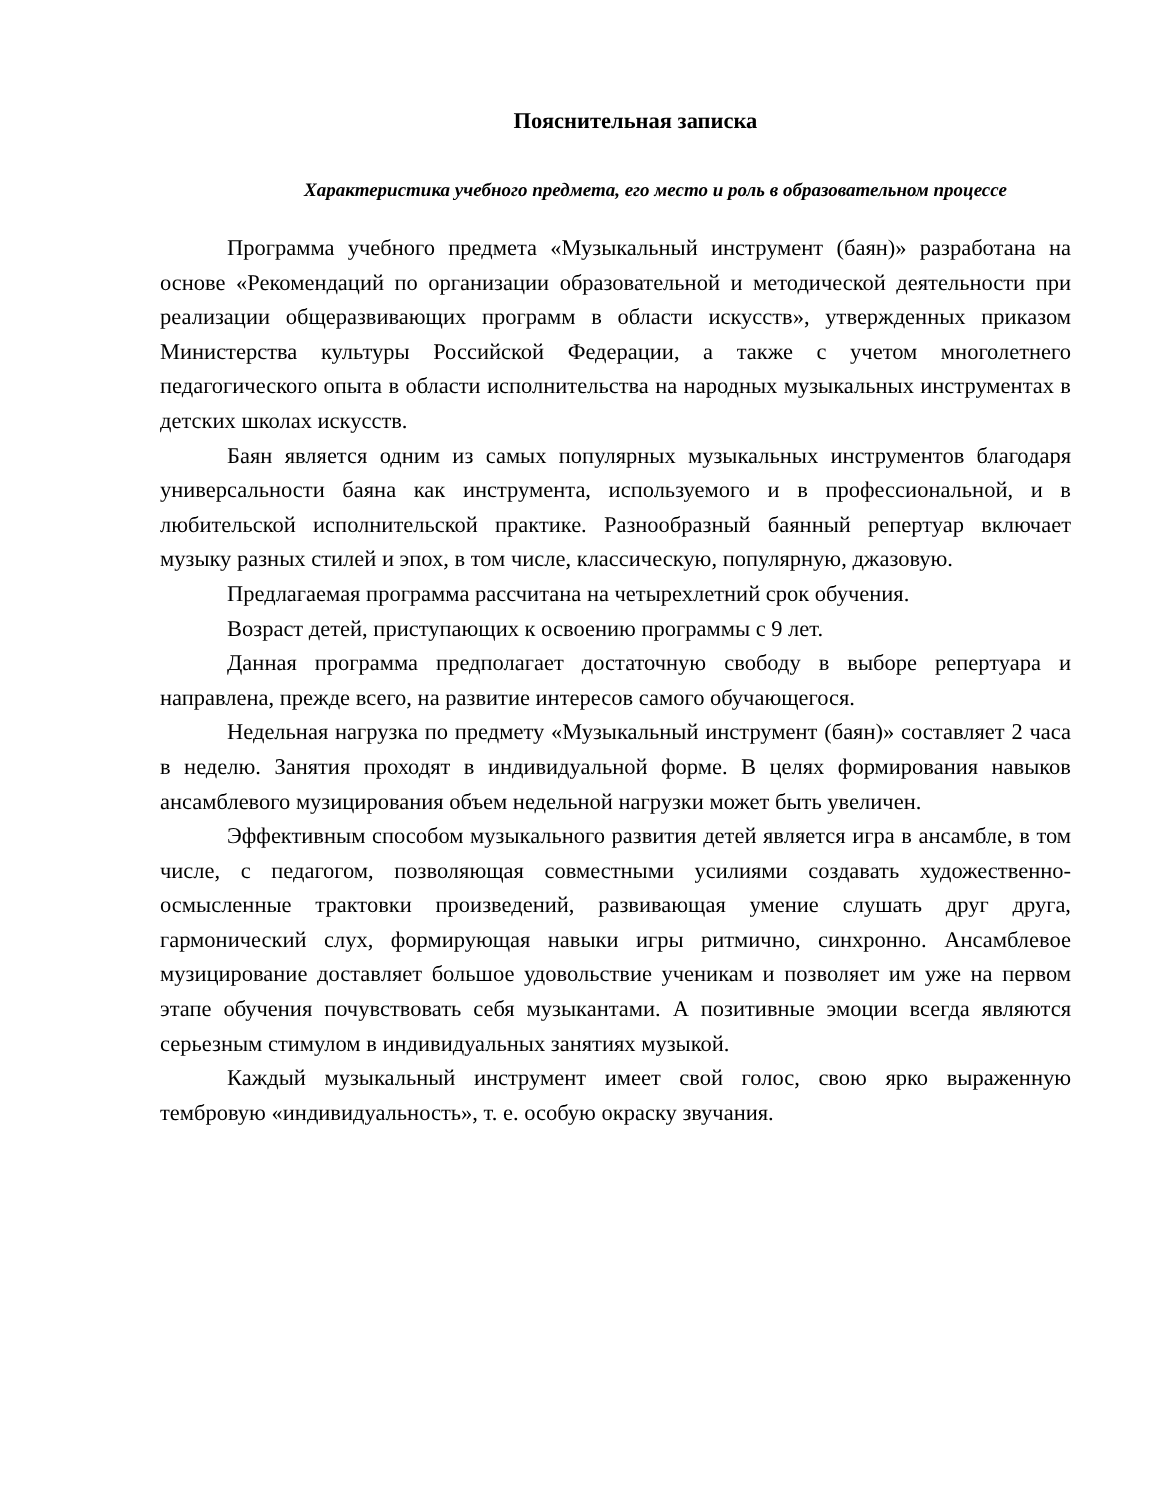Пояснительная записка
Характеристика учебного предмета, его место и роль в образовательном процессе
Программа учебного предмета «Музыкальный инструмент (баян)» разработана на основе «Рекомендаций по организации образовательной и методической деятельности при реализации общеразвивающих программ в области искусств», утвержденных приказом Министерства культуры Российской Федерации, а также с учетом многолетнего педагогического опыта в области исполнительства на народных музыкальных инструментах в детских школах искусств.
Баян является одним из самых популярных музыкальных инструментов благодаря универсальности баяна как инструмента, используемого и в профессиональной, и в любительской исполнительской практике. Разнообразный баянный репертуар включает музыку разных стилей и эпох, в том числе, классическую, популярную, джазовую.
Предлагаемая программа рассчитана на четырехлетний срок обучения.
Возраст детей, приступающих к освоению программы с 9 лет.
Данная программа предполагает достаточную свободу в выборе репертуара и направлена, прежде всего, на развитие интересов самого обучающегося.
Недельная нагрузка по предмету «Музыкальный инструмент (баян)» составляет 2 часа в неделю. Занятия проходят в индивидуальной форме. В целях формирования навыков ансамблевого музицирования объем недельной нагрузки может быть увеличен.
Эффективным способом музыкального развития детей является игра в ансамбле, в том числе, с педагогом, позволяющая совместными усилиями создавать художественно-осмысленные трактовки произведений, развивающая умение слушать друг друга, гармонический слух, формирующая навыки игры ритмично, синхронно. Ансамблевое музицирование доставляет большое удовольствие ученикам и позволяет им уже на первом этапе обучения почувствовать себя музыкантами. А позитивные эмоции всегда являются серьезным стимулом в индивидуальных занятиях музыкой.
Каждый музыкальный инструмент имеет свой голос, свою ярко выраженную тембровую «индивидуальность», т. е. особую окраску звучания.